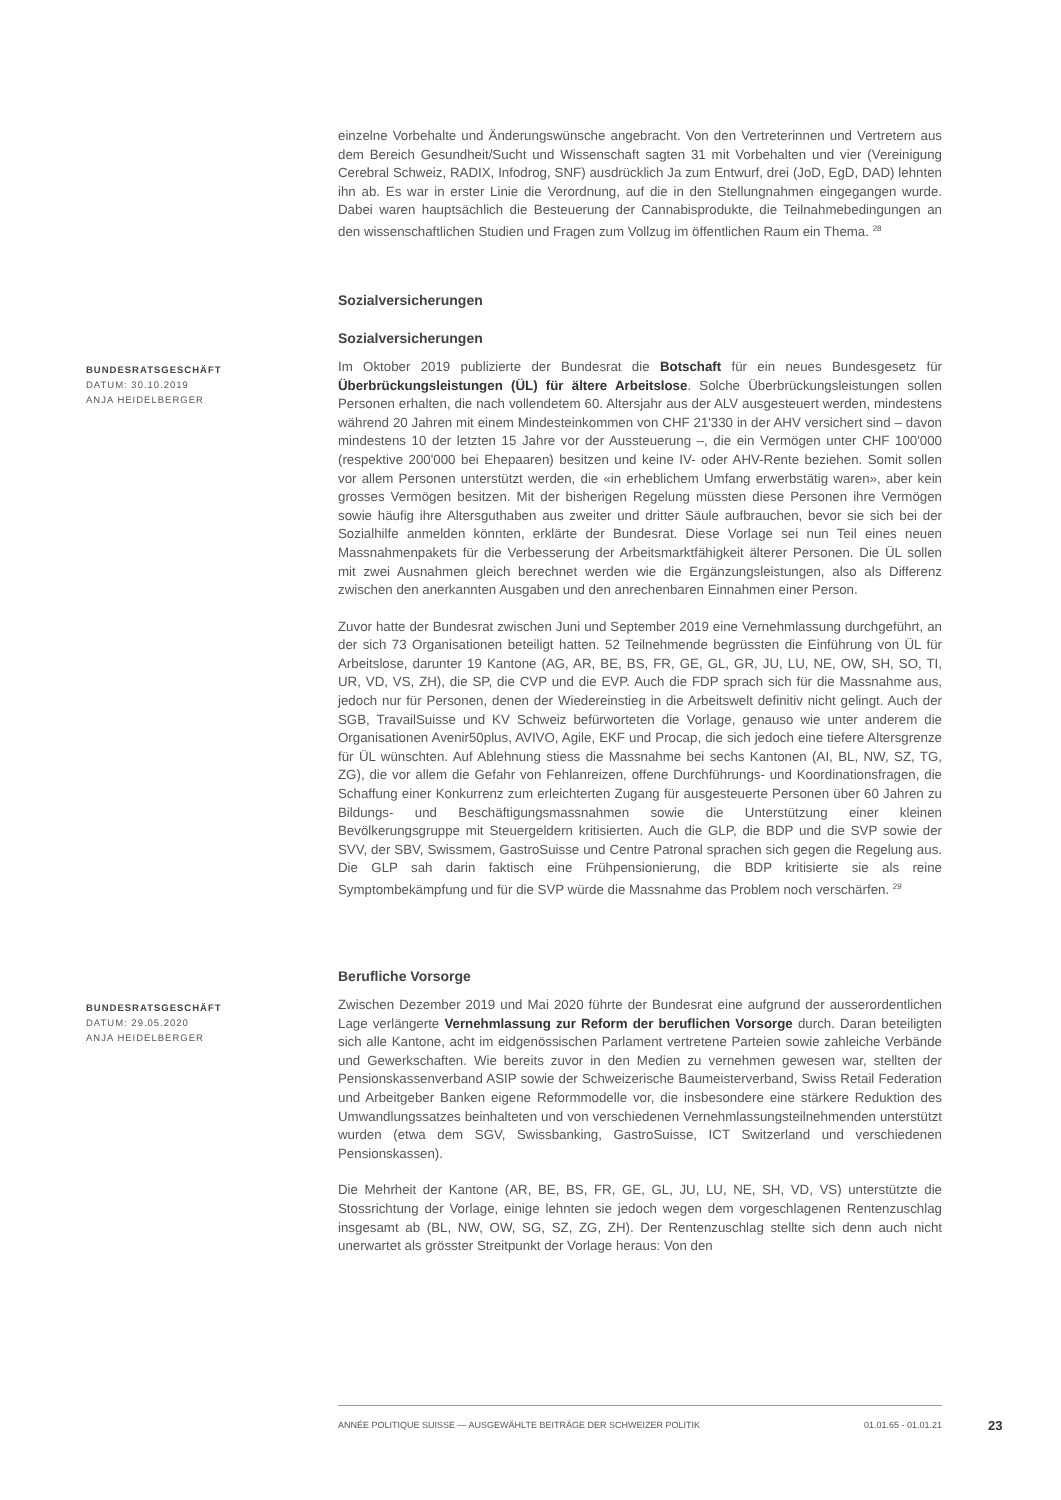einzelne Vorbehalte und Änderungswünsche angebracht. Von den Vertreterinnen und Vertretern aus dem Bereich Gesundheit/Sucht und Wissenschaft sagten 31 mit Vorbehalten und vier (Vereinigung Cerebral Schweiz, RADIX, Infodrog, SNF) ausdrücklich Ja zum Entwurf, drei (JoD, EgD, DAD) lehnten ihn ab. Es war in erster Linie die Verordnung, auf die in den Stellungnahmen eingegangen wurde. Dabei waren hauptsächlich die Besteuerung der Cannabisprodukte, die Teilnahmebedingungen an den wissenschaftlichen Studien und Fragen zum Vollzug im öffentlichen Raum ein Thema. <sup>28</sup>
Sozialversicherungen
Sozialversicherungen
BUNDESRATSGESCHÄFT
DATUM: 30.10.2019
ANJA HEIDELBERGER
Im Oktober 2019 publizierte der Bundesrat die Botschaft für ein neues Bundesgesetz für Überbrückungsleistungen (ÜL) für ältere Arbeitslose. Solche Überbrückungsleistungen sollen Personen erhalten, die nach vollendetem 60. Altersjahr aus der ALV ausgesteuert werden, mindestens während 20 Jahren mit einem Mindesteinkommen von CHF 21'330 in der AHV versichert sind – davon mindestens 10 der letzten 15 Jahre vor der Aussteuerung –, die ein Vermögen unter CHF 100'000 (respektive 200'000 bei Ehepaaren) besitzen und keine IV- oder AHV-Rente beziehen. Somit sollen vor allem Personen unterstützt werden, die «in erheblichem Umfang erwerbstätig waren», aber kein grosses Vermögen besitzen. Mit der bisherigen Regelung müssten diese Personen ihre Vermögen sowie häufig ihre Altersguthaben aus zweiter und dritter Säule aufbrauchen, bevor sie sich bei der Sozialhilfe anmelden könnten, erklärte der Bundesrat. Diese Vorlage sei nun Teil eines neuen Massnahmenpakets für die Verbesserung der Arbeitsmarktfähigkeit älterer Personen. Die ÜL sollen mit zwei Ausnahmen gleich berechnet werden wie die Ergänzungsleistungen, also als Differenz zwischen den anerkannten Ausgaben und den anrechenbaren Einnahmen einer Person.
Zuvor hatte der Bundesrat zwischen Juni und September 2019 eine Vernehmlassung durchgeführt, an der sich 73 Organisationen beteiligt hatten. 52 Teilnehmende begrüssten die Einführung von ÜL für Arbeitslose, darunter 19 Kantone (AG, AR, BE, BS, FR, GE, GL, GR, JU, LU, NE, OW, SH, SO, TI, UR, VD, VS, ZH), die SP, die CVP und die EVP. Auch die FDP sprach sich für die Massnahme aus, jedoch nur für Personen, denen der Wiedereinstieg in die Arbeitswelt definitiv nicht gelingt. Auch der SGB, TravailSuisse und KV Schweiz befürworteten die Vorlage, genauso wie unter anderem die Organisationen Avenir50plus, AVIVO, Agile, EKF und Procap, die sich jedoch eine tiefere Altersgrenze für ÜL wünschten. Auf Ablehnung stiess die Massnahme bei sechs Kantonen (AI, BL, NW, SZ, TG, ZG), die vor allem die Gefahr von Fehlanreizen, offene Durchführungs- und Koordinationsfragen, die Schaffung einer Konkurrenz zum erleichterten Zugang für ausgesteuerte Personen über 60 Jahren zu Bildungs- und Beschäftigungsmassnahmen sowie die Unterstützung einer kleinen Bevölkerungsgruppe mit Steuergeldern kritisierten. Auch die GLP, die BDP und die SVP sowie der SVV, der SBV, Swissmem, GastroSuisse und Centre Patronal sprachen sich gegen die Regelung aus. Die GLP sah darin faktisch eine Frühpensionierung, die BDP kritisierte sie als reine Symptombekämpfung und für die SVP würde die Massnahme das Problem noch verschärfen. <sup>29</sup>
Berufliche Vorsorge
BUNDESRATSGESCHÄFT
DATUM: 29.05.2020
ANJA HEIDELBERGER
Zwischen Dezember 2019 und Mai 2020 führte der Bundesrat eine aufgrund der ausserordentlichen Lage verlängerte Vernehmlassung zur Reform der beruflichen Vorsorge durch. Daran beteiligten sich alle Kantone, acht im eidgenössischen Parlament vertretene Parteien sowie zahleiche Verbände und Gewerkschaften. Wie bereits zuvor in den Medien zu vernehmen gewesen war, stellten der Pensionskassenverband ASIP sowie der Schweizerische Baumeisterverband, Swiss Retail Federation und Arbeitgeber Banken eigene Reformmodelle vor, die insbesondere eine stärkere Reduktion des Umwandlungssatzes beinhalteten und von verschiedenen Vernehmlassungsteilnehmenden unterstützt wurden (etwa dem SGV, Swissbanking, GastroSuisse, ICT Switzerland und verschiedenen Pensionskassen).
Die Mehrheit der Kantone (AR, BE, BS, FR, GE, GL, JU, LU, NE, SH, VD, VS) unterstützte die Stossrichtung der Vorlage, einige lehnten sie jedoch wegen dem vorgeschlagenen Rentenzuschlag insgesamt ab (BL, NW, OW, SG, SZ, ZG, ZH). Der Rentenzuschlag stellte sich denn auch nicht unerwartet als grösster Streitpunkt der Vorlage heraus: Von den
ANNÉE POLITIQUE SUISSE — AUSGEWÄHLTE BEITRÄGE DER SCHWEIZER POLITIK 01.01.65 - 01.01.21
23